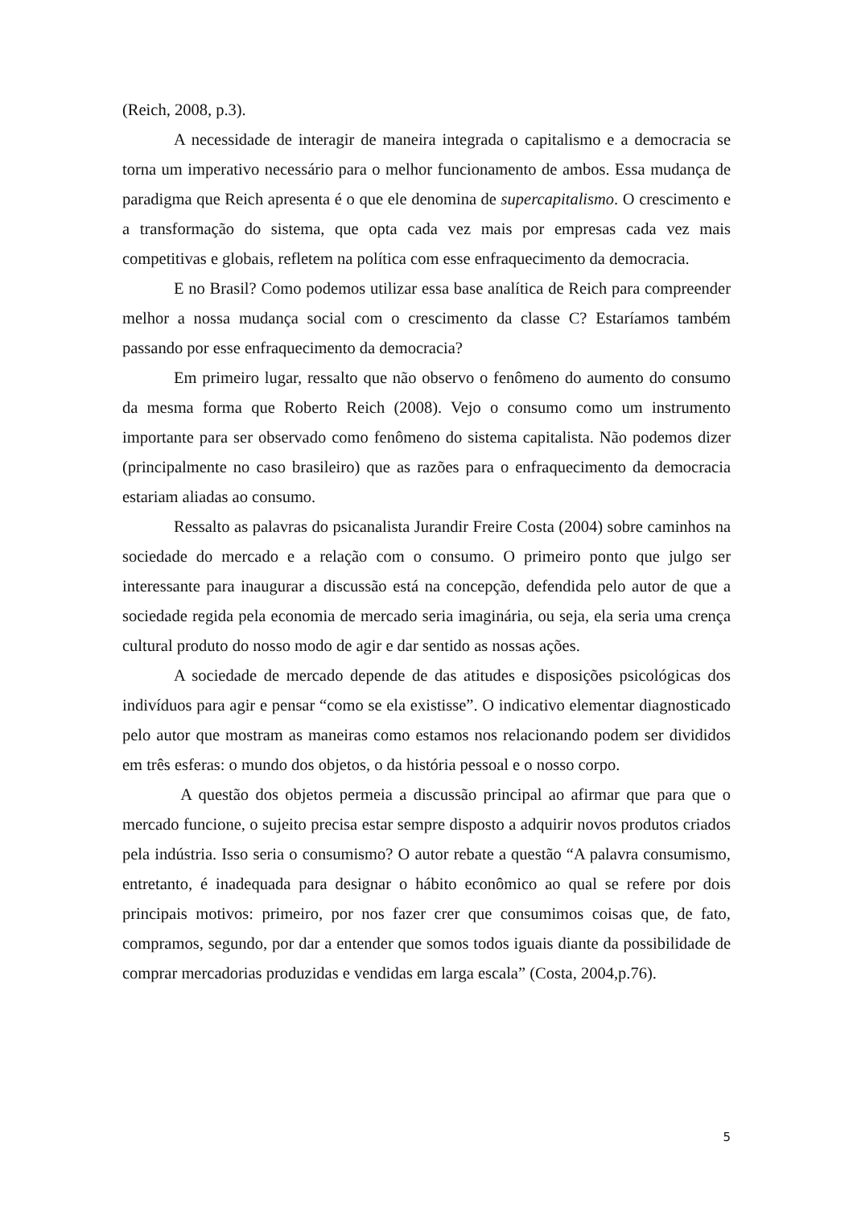(Reich, 2008, p.3).
A necessidade de interagir de maneira integrada o capitalismo e a democracia se torna um imperativo necessário para o melhor funcionamento de ambos. Essa mudança de paradigma que Reich apresenta é o que ele denomina de supercapitalismo. O crescimento e a transformação do sistema, que opta cada vez mais por empresas cada vez mais competitivas e globais, refletem na política com esse enfraquecimento da democracia.
E no Brasil? Como podemos utilizar essa base analítica de Reich para compreender melhor a nossa mudança social com o crescimento da classe C? Estaríamos também passando por esse enfraquecimento da democracia?
Em primeiro lugar, ressalto que não observo o fenômeno do aumento do consumo da mesma forma que Roberto Reich (2008). Vejo o consumo como um instrumento importante para ser observado como fenômeno do sistema capitalista. Não podemos dizer (principalmente no caso brasileiro) que as razões para o enfraquecimento da democracia estariam aliadas ao consumo.
Ressalto as palavras do psicanalista Jurandir Freire Costa (2004) sobre caminhos na sociedade do mercado e a relação com o consumo. O primeiro ponto que julgo ser interessante para inaugurar a discussão está na concepção, defendida pelo autor de que a sociedade regida pela economia de mercado seria imaginária, ou seja, ela seria uma crença cultural produto do nosso modo de agir e dar sentido as nossas ações.
A sociedade de mercado depende de das atitudes e disposições psicológicas dos indivíduos para agir e pensar “como se ela existisse”. O indicativo elementar diagnosticado pelo autor que mostram as maneiras como estamos nos relacionando podem ser divididos em três esferas: o mundo dos objetos, o da história pessoal e o nosso corpo.
A questão dos objetos permeia a discussão principal ao afirmar que para que o mercado funcione, o sujeito precisa estar sempre disposto a adquirir novos produtos criados pela indústria. Isso seria o consumismo? O autor rebate a questão “A palavra consumismo, entretanto, é inadequada para designar o hábito econômico ao qual se refere por dois principais motivos: primeiro, por nos fazer crer que consumimos coisas que, de fato, compramos, segundo, por dar a entender que somos todos iguais diante da possibilidade de comprar mercadorias produzidas e vendidas em larga escala” (Costa, 2004,p.76).
5